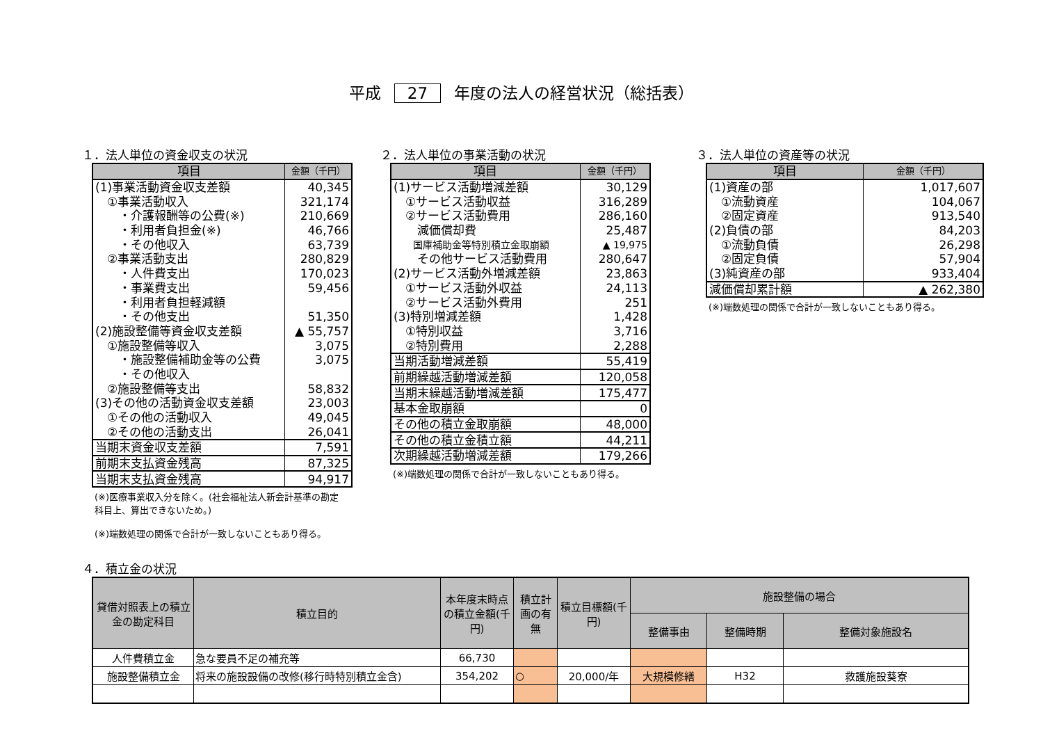平成 27 年度の法人の経営状況（総括表）
１．法人単位の資金収支の状況
| 項目 | 金額（千円） |
| --- | --- |
| (1)事業活動資金収支差額 | 40,345 |
| ①事業活動収入 | 321,174 |
| ・介護報酬等の公費(※) | 210,669 |
| ・利用者負担金(※) | 46,766 |
| ・その他収入 | 63,739 |
| ②事業活動支出 | 280,829 |
| ・人件費支出 | 170,023 |
| ・事業費支出 | 59,456 |
| ・利用者負担軽減額 | |
| ・その他支出 | 51,350 |
| (2)施設整備等資金収支差額 | ▲ 55,757 |
| ①施設整備等収入 | 3,075 |
| ・施設整備補助金等の公費 | 3,075 |
| ・その他収入 | |
| ②施設整備等支出 | 58,832 |
| (3)その他の活動資金収支差額 | 23,003 |
| ①その他の活動収入 | 49,045 |
| ②その他の活動支出 | 26,041 |
| 当期末資金収支差額 | 7,591 |
| 前期末支払資金残高 | 87,325 |
| 当期末支払資金残高 | 94,917 |
(※)医療事業収入分を除く。(社会福祉法人新会計基準の勘定科目上、算出できないため。)
(※)端数処理の関係で合計が一致しないこともあり得る。
２．法人単位の事業活動の状況
| 項目 | 金額（千円） |
| --- | --- |
| (1)サービス活動増減差額 | 30,129 |
| ①サービス活動収益 | 316,289 |
| ②サービス活動費用 | 286,160 |
| 減価償却費 | 25,487 |
| 国庫補助金等特別積立金取崩額 | ▲ 19,975 |
| その他サービス活動費用 | 280,647 |
| (2)サービス活動外増減差額 | 23,863 |
| ①サービス活動外収益 | 24,113 |
| ②サービス活動外費用 | 251 |
| (3)特別増減差額 | 1,428 |
| ①特別収益 | 3,716 |
| ②特別費用 | 2,288 |
| 当期活動増減差額 | 55,419 |
| 前期繰越活動増減差額 | 120,058 |
| 当期末繰越活動増減差額 | 175,477 |
| 基本金取崩額 | 0 |
| その他の積立金取崩額 | 48,000 |
| その他の積立金積立額 | 44,211 |
| 次期繰越活動増減差額 | 179,266 |
(※)端数処理の関係で合計が一致しないこともあり得る。
３．法人単位の資産等の状況
| 項目 | 金額（千円） |
| --- | --- |
| (1)資産の部 | 1,017,607 |
| ①流動資産 | 104,067 |
| ②固定資産 | 913,540 |
| (2)負債の部 | 84,203 |
| ①流動負債 | 26,298 |
| ②固定負債 | 57,904 |
| (3)純資産の部 | 933,404 |
| 減価償却累計額 | ▲ 262,380 |
(※)端数処理の関係で合計が一致しないこともあり得る。
４．積立金の状況
| 貸借対照表上の積立金の勘定科目 | 積立目的 | 本年度末時点の積立金額(千円) | 積立計画の有無 | 積立目標額(千円) | 施設整備の場合 | | |
| --- | --- | --- | --- | --- | --- | --- | --- |
| | | | | | 整備事由 | 整備時期 | 整備対象施設名 |
| 人件費積立金 | 急な要員不足の補充等 | 66,730 | | | | | |
| 施設整備積立金 | 将来の施設設備の改修(移行時特別積立金含) | 354,202 | ○ | 20,000/年 | 大規模修繕 | H32 | 救護施設葵寮 |